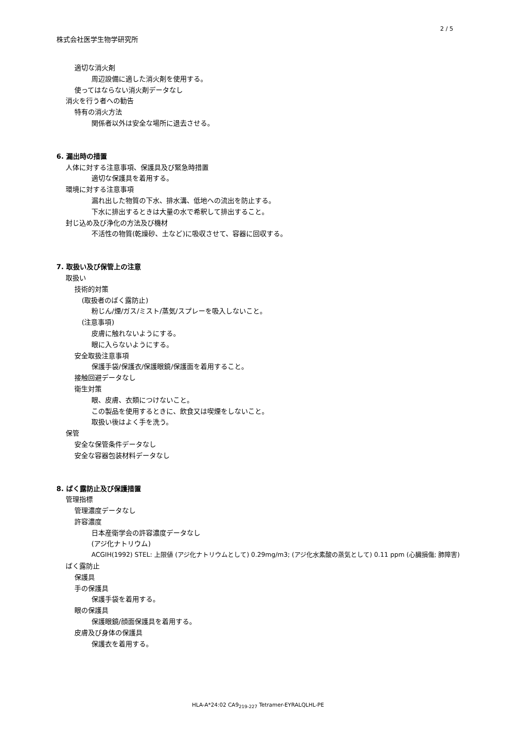2 / 5
株式会社医学生物学研究所
適切な消火剤
周辺設備に適した消火剤を使用する。
使ってはならない消火剤データなし
消火を行う者への勧告
特有の消火方法
関係者以外は安全な場所に退去させる。
6. 漏出時の措置
人体に対する注意事項、保護具及び緊急時措置
適切な保護具を着用する。
環境に対する注意事項
漏れ出した物質の下水、排水溝、低地への流出を防止する。
下水に排出するときは大量の水で希釈して排出すること。
封じ込め及び浄化の方法及び機材
不活性の物質(乾燥砂、土など)に吸収させて、容器に回収する。
7. 取扱い及び保管上の注意
取扱い
技術的対策
(取扱者のばく露防止)
粉じん/煙/ガス/ミスト/蒸気/スプレーを吸入しないこと。
(注意事項)
皮膚に触れないようにする。
眼に入らないようにする。
安全取扱注意事項
保護手袋/保護衣/保護眼鏡/保護面を着用すること。
接触回避データなし
衛生対策
眼、皮膚、衣類につけないこと。
この製品を使用するときに、飲食又は喫煙をしないこと。
取扱い後はよく手を洗う。
保管
安全な保管条件データなし
安全な容器包装材料データなし
8. ばく露防止及び保護措置
管理指標
管理濃度データなし
許容濃度
日本産衛学会の許容濃度データなし
(アジ化ナトリウム)
ACGIH(1992) STEL: 上限値 (アジ化ナトリウムとして) 0.29mg/m3; (アジ化水素酸の蒸気として) 0.11 ppm (心臓損傷; 肺障害)
ばく露防止
保護具
手の保護具
保護手袋を着用する。
眼の保護具
保護眼鏡/顔面保護具を着用する。
皮膚及び身体の保護具
保護衣を着用する。
HLA-A*24:02 CA9<sub>219-227</sub> Tetramer-EYRALQLHL-PE